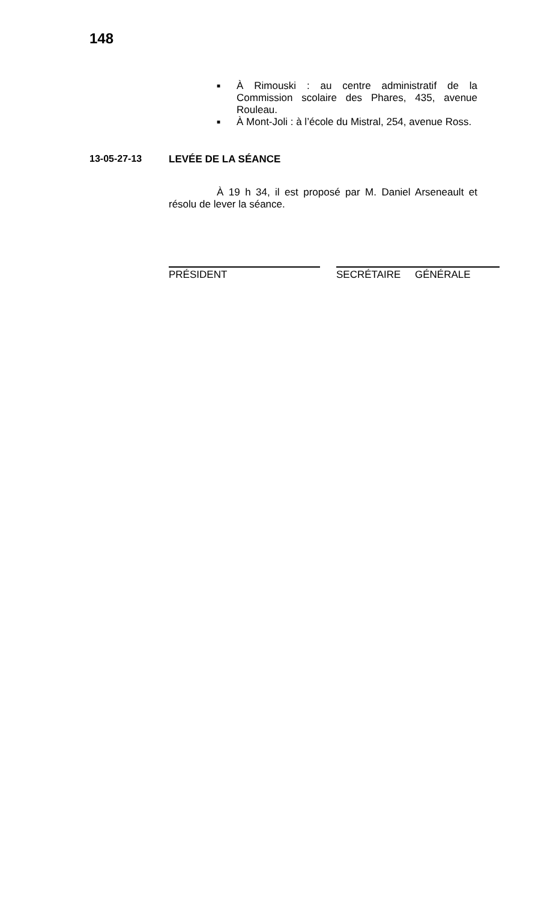148
■ À Rimouski : au centre administratif de la Commission scolaire des Phares, 435, avenue Rouleau.
■ À Mont-Joli : à l’école du Mistral, 254, avenue Ross.
13-05-27-13 LEVÉE DE LA SÉANCE
À 19 h 34, il est proposé par M. Daniel Arseneault et résolu de lever la séance.
PRÉSIDENT SECRÉTAIRE GÉNÉRALE